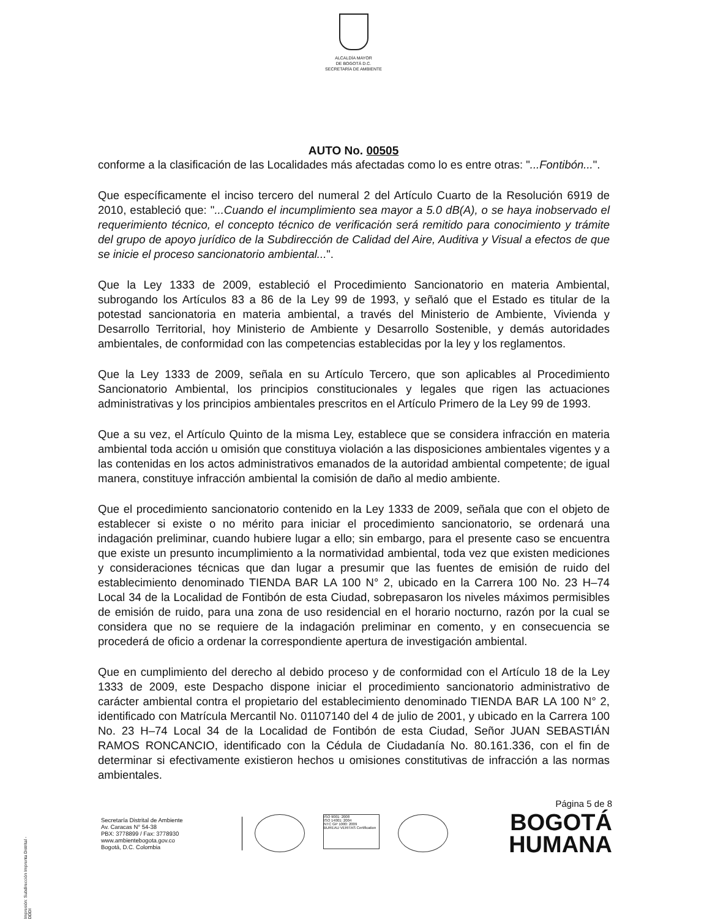ALCALDÍA MAYOR
DE BOGOTÁ D.C.
SECRETARÍA DE AMBIENTE
AUTO No. 00505
conforme a la clasificación de las Localidades más afectadas como lo es entre otras: "...Fontibón...".
Que específicamente el inciso tercero del numeral 2 del Artículo Cuarto de la Resolución 6919 de 2010, estableció que: "...Cuando el incumplimiento sea mayor a 5.0 dB(A), o se haya inobservado el requerimiento técnico, el concepto técnico de verificación será remitido para conocimiento y trámite del grupo de apoyo jurídico de la Subdirección de Calidad del Aire, Auditiva y Visual a efectos de que se inicie el proceso sancionatorio ambiental...".
Que la Ley 1333 de 2009, estableció el Procedimiento Sancionatorio en materia Ambiental, subrogando los Artículos 83 a 86 de la Ley 99 de 1993, y señaló que el Estado es titular de la potestad sancionatoria en materia ambiental, a través del Ministerio de Ambiente, Vivienda y Desarrollo Territorial, hoy Ministerio de Ambiente y Desarrollo Sostenible, y demás autoridades ambientales, de conformidad con las competencias establecidas por la ley y los reglamentos.
Que la Ley 1333 de 2009, señala en su Artículo Tercero, que son aplicables al Procedimiento Sancionatorio Ambiental, los principios constitucionales y legales que rigen las actuaciones administrativas y los principios ambientales prescritos en el Artículo Primero de la Ley 99 de 1993.
Que a su vez, el Artículo Quinto de la misma Ley, establece que se considera infracción en materia ambiental toda acción u omisión que constituya violación a las disposiciones ambientales vigentes y a las contenidas en los actos administrativos emanados de la autoridad ambiental competente; de igual manera, constituye infracción ambiental la comisión de daño al medio ambiente.
Que el procedimiento sancionatorio contenido en la Ley 1333 de 2009, señala que con el objeto de establecer si existe o no mérito para iniciar el procedimiento sancionatorio, se ordenará una indagación preliminar, cuando hubiere lugar a ello; sin embargo, para el presente caso se encuentra que existe un presunto incumplimiento a la normatividad ambiental, toda vez que existen mediciones y consideraciones técnicas que dan lugar a presumir que las fuentes de emisión de ruido del establecimiento denominado TIENDA BAR LA 100 N° 2, ubicado en la Carrera 100 No. 23 H–74 Local 34 de la Localidad de Fontibón de esta Ciudad, sobrepasaron los niveles máximos permisibles de emisión de ruido, para una zona de uso residencial en el horario nocturno, razón por la cual se considera que no se requiere de la indagación preliminar en comento, y en consecuencia se procederá de oficio a ordenar la correspondiente apertura de investigación ambiental.
Que en cumplimiento del derecho al debido proceso y de conformidad con el Artículo 18 de la Ley 1333 de 2009, este Despacho dispone iniciar el procedimiento sancionatorio administrativo de carácter ambiental contra el propietario del establecimiento denominado TIENDA BAR LA 100 N° 2, identificado con Matrícula Mercantil No. 01107140 del 4 de julio de 2001, y ubicado en la Carrera 100 No. 23 H–74 Local 34 de la Localidad de Fontibón de esta Ciudad, Señor JUAN SEBASTIÁN RAMOS RONCANCIO, identificado con la Cédula de Ciudadanía No. 80.161.336, con el fin de determinar si efectivamente existieron hechos u omisiones constitutivas de infracción a las normas ambientales.
Página 5 de 8
Secretaría Distrital de Ambiente
Av. Caracas N° 54-38
PBX: 3778899 / Fax: 3778930
www.ambientebogota.gov.co
Bogotá, D.C. Colombia
ISO 9001: 2008
ISO 14001: 2004
NTC GP 1000: 2009
BUREAU VERITAS Certification
BOGOTÁ
HUMANA
Impresión: Subdirección Imprenta Distrital - DDDI